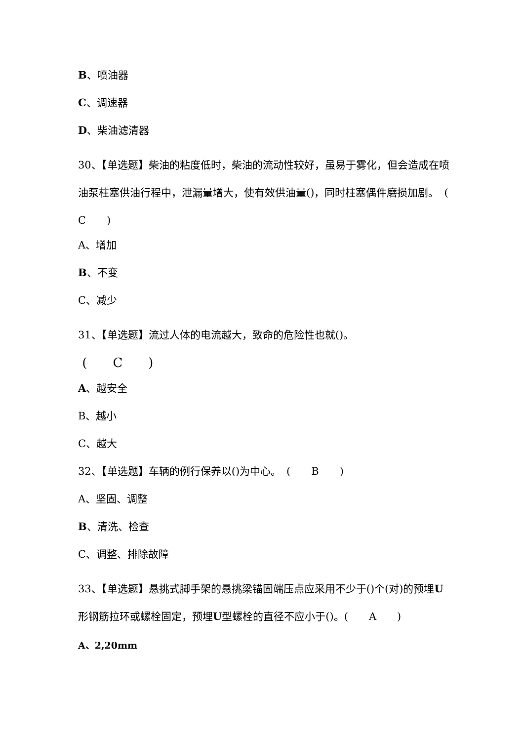B、喷油器
C、调速器
D、柴油滤清器
30、【单选题】柴油的粘度低时，柴油的流动性较好，虽易于雾化，但会造成在喷油泵柱塞供油行程中，泄漏量增大，使有效供油量()，同时柱塞偶件磨损加剧。　(　　C　　)
A、增加
B、不变
C、减少
31、【单选题】流过人体的电流越大，致命的危险性也就()。
(　　C　　)
A、越安全
B、越小
C、越大
32、【单选题】车辆的例行保养以()为中心。　(　　B　　)
A、坚固、调整
B、清洗、检查
C、调整、排除故障
33、【单选题】悬挑式脚手架的悬挑梁锚固端压点应采用不少于()个(对)的预埋U形钢筋拉环或螺栓固定，预埋U型螺栓的直径不应小于()。(　　A　　)
A、2,20mm